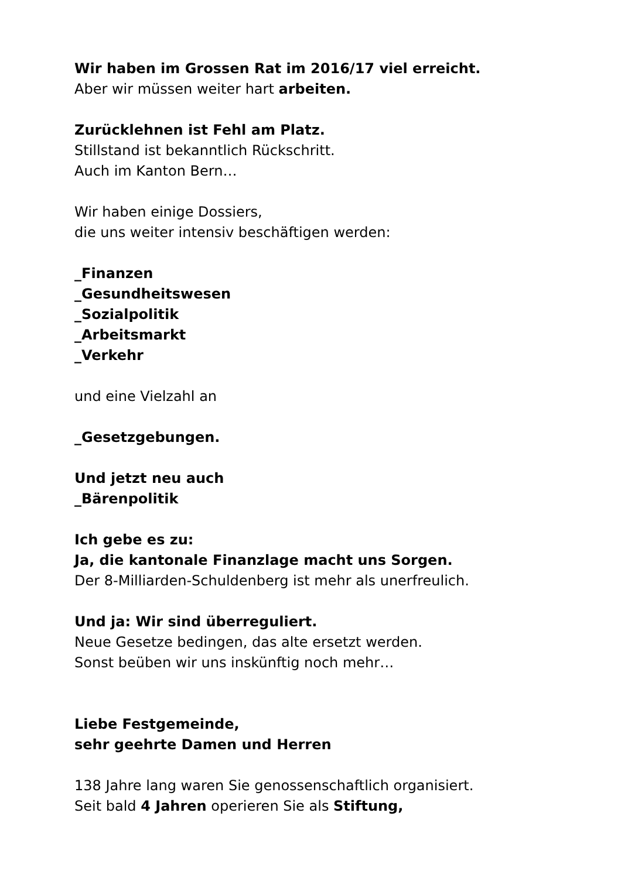Wir haben im Grossen Rat im 2016/17 viel erreicht.
Aber wir müssen weiter hart arbeiten.
Zurücklehnen ist Fehl am Platz.
Stillstand ist bekanntlich Rückschritt.
Auch im Kanton Bern…
Wir haben einige Dossiers,
die uns weiter intensiv beschäftigen werden:
_Finanzen
_Gesundheitswesen
_Sozialpolitik
_Arbeitsmarkt
_Verkehr
und eine Vielzahl an
_Gesetzgebungen.
Und jetzt neu auch
_Bärenpolitik
Ich gebe es zu:
Ja, die kantonale Finanzlage macht uns Sorgen.
Der 8-Milliarden-Schuldenberg ist mehr als unerfreulich.
Und ja: Wir sind überreguliert.
Neue Gesetze bedingen, das alte ersetzt werden.
Sonst beüben wir uns inskünftig noch mehr…
Liebe Festgemeinde,
sehr geehrte Damen und Herren
138 Jahre lang waren Sie genossenschaftlich organisiert.
Seit bald 4 Jahren operieren Sie als Stiftung,